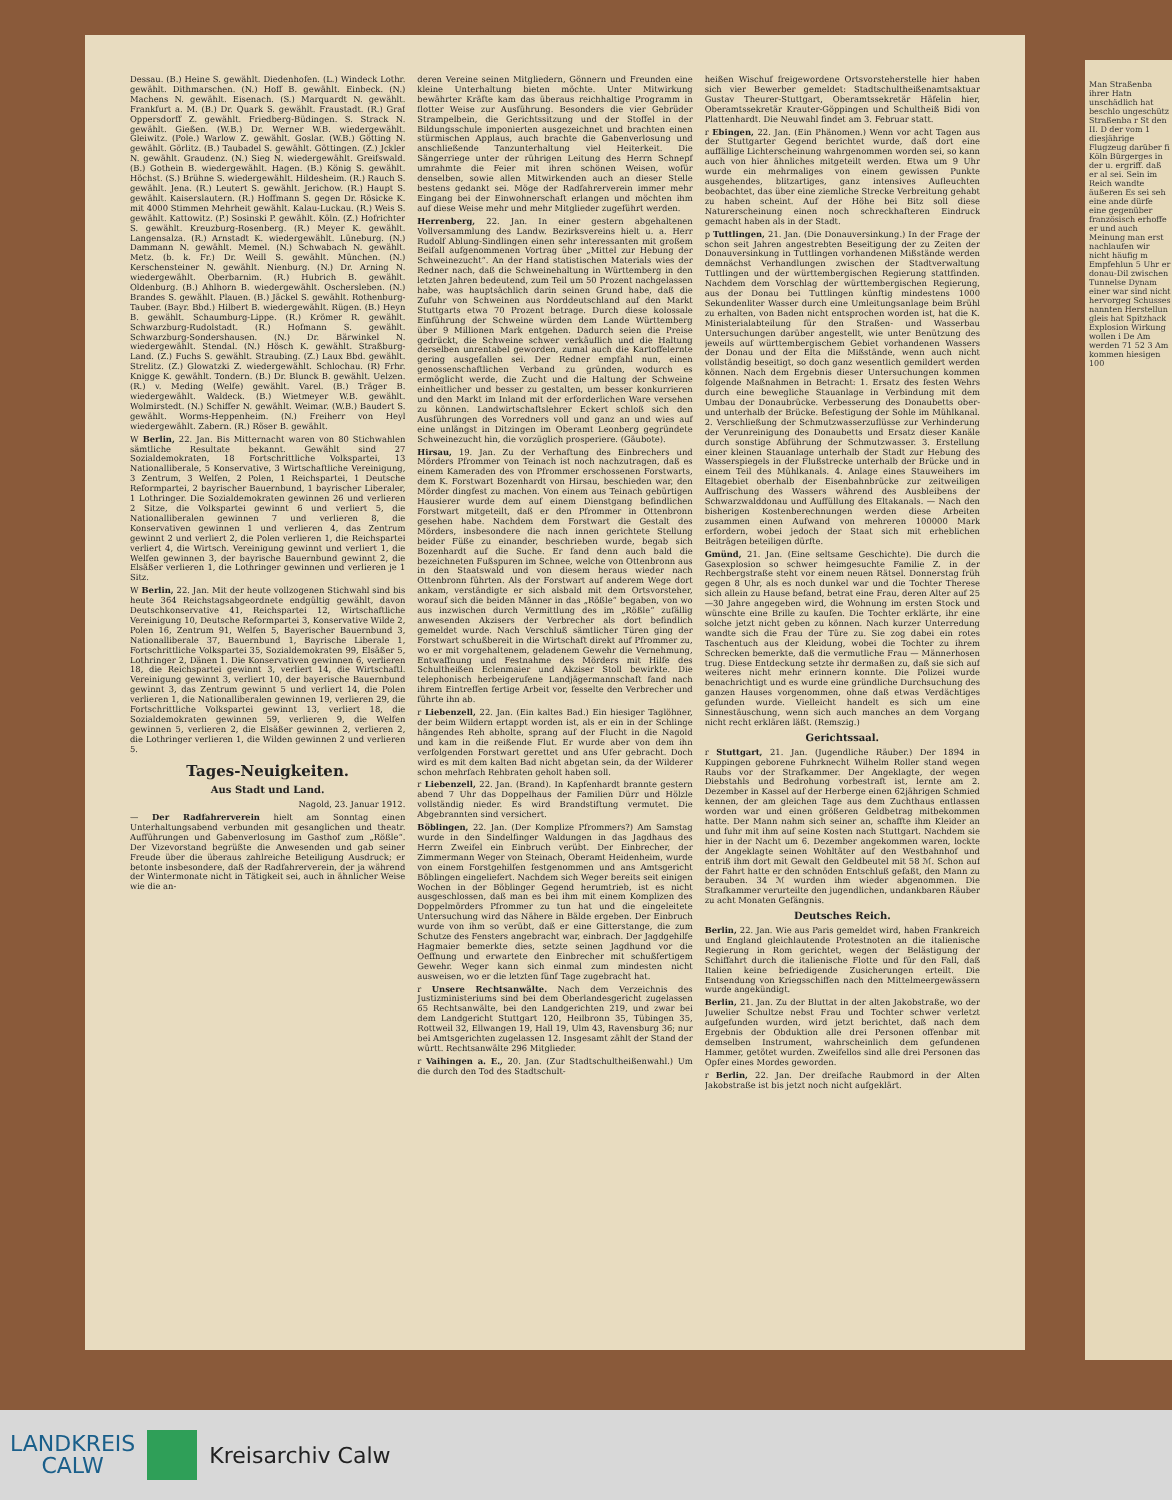Dessau. (B.) Heine S. gewählt. Diedenhofen. (L.) Windeck Lothr. gewählt. Dithmarschen. (N.) Hoff B. gewählt. Einbeck. (N.) Machens N. gewählt. Eisenach. (S.) Marquardt N. gewählt. Frankfurt a. M. (B.) Dr. Quark S. gewählt. Fraustadt. (R.) Graf Oppersdorff Z. gewählt. Friedberg-Büdingen. S. Strack N. gewählt. Gießen. (W.B.) Dr. Werner W.B. wiedergewählt. Gleiwitz. (Pole.) Warlow Z. gewählt. Goslar. (W.B.) Götting N. gewählt. Görlitz. (B.) Taubadel S. gewählt. Göttingen. (Z.) Jckler N. gewählt. Graudenz. (N.) Sieg N. wiedergewählt. Greifswald. (B.) Gothein B. wiedergewählt. Hagen. (B.) König S. gewählt. Höchst. (S.) Brühne S. wiedergewählt. Hildesheim. (R.) Rauch S. gewählt. Jena. (R.) Leutert S. gewählt. Jerichow. (R.) Haupt S. gewählt. Kaiserslautern. (R.) Hoffmann S. gegen Dr. Rösicke K. mit 4000 Stimmen Mehrheit gewählt. Kalau-Luckau. (R.) Weis S. gewählt. Kattowitz. (P.) Sosinski P. gewählt. Köln. (Z.) Hofrichter S. gewählt. Kreuzburg-Rosenberg. (R.) Meyer K. gewählt. Langensalza. (R.) Arnstadt K. wiedergewählt. Lüneburg. (N.) Dammann N. gewählt. Memel. (N.) Schwabach N. gewählt. Metz. (b. k. Fr.) Dr. Weill S. gewählt. München. (N.) Kerschensteiner N. gewählt. Nienburg. (N.) Dr. Arning N. wiedergewählt. Oberbarnim. (R.) Hubrich B. gewählt. Oldenburg. (B.) Ahlhorn B. wiedergewählt. Oschersleben. (N.) Brandes S. gewählt. Plauen. (B.) Jäckel S. gewählt. Rothenburg-Tauber. (Bayr. Bbd.) Hilbert B. wiedergewählt. Rügen. (B.) Heyn B. gewählt. Schaumburg-Lippe. (R.) Krömer R. gewählt. Schwarzburg-Rudolstadt. (R.) Hofmann S. gewählt. Schwarzburg-Sondershausen. (N.) Dr. Bärwinkel N. wiedergewählt. Stendal. (N.) Hösch K. gewählt. Straßburg-Land. (Z.) Fuchs S. gewählt. Straubing. (Z.) Laux Bbd. gewählt. Strelitz. (Z.) Glowatzki Z. wiedergewählt. Schlochau. (R) Frhr. Knigge K. gewählt. Tondern. (B.) Dr. Blunck B. gewählt. Uelzen. (R.) v. Meding (Welfe) gewählt. Varel. (B.) Träger B. wiedergewählt. Waldeck. (B.) Wietmeyer W.B. gewählt. Wolmirstedt. (N.) Schiffer N. gewählt. Weimar. (W.B.) Baudert S. gewählt. Worms-Heppenheim. (N.) Freiherr von Heyl wiedergewählt. Zabern. (R.) Röser B. gewählt.
W Berlin, 22. Jan. Bis Mitternacht waren von 80 Stichwahlen sämtliche Resultate bekannt. Gewählt sind 27 Sozialdemokraten, 18 Fortschrittliche Volkspartei, 13 Nationalliberale, 5 Konservative, 3 Wirtschaftliche Vereinigung, 3 Zentrum, 3 Welfen, 2 Polen, 1 Reichspartei, 1 Deutsche Reformpartei, 2 bayrischer Bauernbund, 1 bayrischer Liberaler, 1 Lothringer. Die Sozialdemokraten gewinnen 26 und verlieren 2 Sitze, die Volkspartei gewinnt 6 und verliert 5, die Nationalliberalen gewinnen 7 und verlieren 8, die Konservativen gewinnen 1 und verlieren 4, das Zentrum gewinnt 2 und verliert 2, die Polen verlieren 1, die Reichspartei verliert 4, die Wirtsch. Vereinigung gewinnt und verliert 1, die Welfen gewinnen 3, der bayrische Bauernbund gewinnt 2, die Elsäßer verlieren 1, die Lothringer gewinnen und verlieren je 1 Sitz.
W Berlin, 22. Jan. Mit der heute vollzogenen Stichwahl sind bis heute 364 Reichstagsabgeordnete endgültig gewählt, davon Deutschkonservative 41, Reichspartei 12, Wirtschaftliche Vereinigung 10, Deutsche Reformpartei 3, Konservative Wilde 2, Polen 16, Zentrum 91, Welfen 5, Bayerischer Bauernbund 3, Nationalliberale 37, Bauernbund 1, Bayrische Liberale 1, Fortschrittliche Volkspartei 35, Sozialdemokraten 99, Elsäßer 5, Lothringer 2, Dänen 1. Die Konservativen gewinnen 6, verlieren 18, die Reichspartei gewinnt 3, verliert 14, die Wirtschaftl. Vereinigung gewinnt 3, verliert 10, der bayerische Bauernbund gewinnt 3, das Zentrum gewinnt 5 und verliert 14, die Polen verlieren 1, die Nationalliberalen gewinnen 19, verlieren 29, die Fortschrittliche Volkspartei gewinnt 13, verliert 18, die Sozialdemokraten gewinnen 59, verlieren 9, die Welfen gewinnen 5, verlieren 2, die Elsäßer gewinnen 2, verlieren 2, die Lothringer verlieren 1, die Wilden gewinnen 2 und verlieren 5.
Tages-Neuigkeiten.
Aus Stadt und Land.
Nagold, 23. Januar 1912.
— Der Radfahrerverein hielt am Sonntag einen Unterhaltungsabend verbunden mit gesanglichen und theatr. Aufführungen und Gabenverlosung im Gasthof zum „Rößle“. Der Vizevorstand begrüßte die Anwesenden und gab seiner Freude über die überaus zahlreiche Beteiligung Ausdruck; er betonte insbesondere, daß der Radfahrerverein, der ja während der Wintermonate nicht in Tätigkeit sei, auch in ähnlicher Weise wie die an-
deren Vereine seinen Mitgliedern, Gönnern und Freunden eine kleine Unterhaltung bieten möchte. Unter Mitwirkung bewährter Kräfte kam das überaus reichhaltige Programm in flotter Weise zur Ausführung. Besonders die vier Gebrüder Strampelbein, die Gerichtssitzung und der Stoffel in der Bildungsschule imponierten ausgezeichnet und brachten einen stürmischen Applaus, auch brachte die Gabenverlosung und anschließende Tanzunterhaltung viel Heiterkeit. Die Sängerriege unter der rührigen Leitung des Herrn Schnepf umrahmte die Feier mit ihren schönen Weisen, wofür denselben, sowie allen Mitwirkenden auch an dieser Stelle bestens gedankt sei. Möge der Radfahrerverein immer mehr Eingang bei der Einwohnerschaft erlangen und möchten ihm auf diese Weise mehr und mehr Mitglieder zugeführt werden.
Herrenberg, 22. Jan. In einer gestern abgehaltenen Vollversammlung des Landw. Bezirksvereins hielt u. a. Herr Rudolf Ablung-Sindlingen einen sehr interessanten mit großem Beifall aufgenommenen Vortrag über „Mittel zur Hebung der Schweinezucht“. An der Hand statistischen Materials wies der Redner nach, daß die Schweinehaltung in Württemberg in den letzten Jahren bedeutend, zum Teil um 50 Prozent nachgelassen habe, was hauptsächlich darin seinen Grund habe, daß die Zufuhr von Schweinen aus Norddeutschland auf den Markt Stuttgarts etwa 70 Prozent betrage. Durch diese kolossale Einführung der Schweine würden dem Lande Württemberg über 9 Millionen Mark entgehen. Dadurch seien die Preise gedrückt, die Schweine schwer verkäuflich und die Haltung derselben unrentabel geworden, zumal auch die Kartoffelernte gering ausgefallen sei. Der Redner empfahl nun, einen genossenschaftlichen Verband zu gründen, wodurch es ermöglicht werde, die Zucht und die Haltung der Schweine einheitlicher und besser zu gestalten, um besser konkurrieren und den Markt im Inland mit der erforderlichen Ware versehen zu können. Landwirtschaftslehrer Eckert schloß sich den Ausführungen des Vorredners voll und ganz an und wies auf eine unlängst in Ditzingen im Oberamt Leonberg gegründete Schweinezucht hin, die vorzüglich prosperiere. (Gäubote).
Hirsau, 19. Jan. Zu der Verhaftung des Einbrechers und Mörders Pfrommer von Teinach ist noch nachzutragen, daß es einem Kameraden des von Pfrommer erschossenen Forstwarts, dem K. Forstwart Bozenhardt von Hirsau, beschieden war, den Mörder dingfest zu machen. Von einem aus Teinach gebürtigen Hausierer wurde dem auf einem Dienstgang befindlichen Forstwart mitgeteilt, daß er den Pfrommer in Ottenbronn gesehen habe. Nachdem dem Forstwart die Gestalt des Mörders, insbesondere die nach innen gerichtete Stellung beider Füße zu einander, beschrieben wurde, begab sich Bozenhardt auf die Suche. Er fand denn auch bald die bezeichneten Fußspuren im Schnee, welche von Ottenbronn aus in den Staatswald und von diesem heraus wieder nach Ottenbronn führten. Als der Forstwart auf anderem Wege dort ankam, verständigte er sich alsbald mit dem Ortsvorsteher, worauf sich die beiden Männer in das „Rößle“ begaben, von wo aus inzwischen durch Vermittlung des im „Rößle“ zufällig anwesenden Akzisers der Verbrecher als dort befindlich gemeldet wurde. Nach Verschluß sämtlicher Türen ging der Forstwart schußbereit in die Wirtschaft direkt auf Pfrommer zu, wo er mit vorgehaltenem, geladenem Gewehr die Vernehmung, Entwaffnung und Festnahme des Mörders mit Hilfe des Schultheißen Eclenmaier und Akziser Stoll bewirkte. Die telephonisch herbeigerufene Landjägermannschaft fand nach ihrem Eintreffen fertige Arbeit vor, fesselte den Verbrecher und führte ihn ab.
r Liebenzell, 22. Jan. (Ein kaltes Bad.) Ein hiesiger Taglöhner, der beim Wildern ertappt worden ist, als er ein in der Schlinge hängendes Reh abholte, sprang auf der Flucht in die Nagold und kam in die reißende Flut. Er wurde aber von dem ihn verfolgenden Forstwart gerettet und ans Ufer gebracht. Doch wird es mit dem kalten Bad nicht abgetan sein, da der Wilderer schon mehrfach Rehbraten geholt haben soll.
r Liebenzell, 22. Jan. (Brand). In Kapfenhardt brannte gestern abend 7 Uhr das Doppelhaus der Familien Dürr und Hölzle vollständig nieder. Es wird Brandstiftung vermutet. Die Abgebrannten sind versichert.
Böblingen, 22. Jan. (Der Komplize Pfrommers?) Am Samstag wurde in den Sindelfinger Waldungen in das Jagdhaus des Herrn Zweifel ein Einbruch verübt. Der Einbrecher, der Zimmermann Weger von Steinach, Oberamt Heidenheim, wurde von einem Forstgehilfen festgenommen und ans Amtsgericht Böblingen eingeliefert. Nachdem sich Weger bereits seit einigen Wochen in der Böblinger Gegend herumtrieb, ist es nicht ausgeschlossen, daß man es bei ihm mit einem Komplizen des Doppelmörders Pfrommer zu tun hat und die eingeleitete Untersuchung wird das Nähere in Bälde ergeben. Der Einbruch wurde von ihm so verübt, daß er eine Gitterstange, die zum Schutze des Fensters angebracht war, einbrach. Der Jagdgehilfe Hagmaier bemerkte dies, setzte seinen Jagdhund vor die Oeffnung und erwartete den Einbrecher mit schußfertigem Gewehr. Weger kann sich einmal zum mindesten nicht ausweisen, wo er die letzten fünf Tage zugebracht hat.
r Unsere Rechtsanwälte. Nach dem Verzeichnis des Justizministeriums sind bei dem Oberlandesgericht zugelassen 65 Rechtsanwälte, bei den Landgerichten 219, und zwar bei dem Landgericht Stuttgart 120, Heilbronn 35, Tübingen 35, Rottweil 32, Ellwangen 19, Hall 19, Ulm 43, Ravensburg 36; nur bei Amtsgerichten zugelassen 12. Insgesamt zählt der Stand der württ. Rechtsanwälte 296 Mitglieder.
r Vaihingen a. E., 20. Jan. (Zur Stadtschultheißenwahl.) Um die durch den Tod des Stadtschult-
heißen Wischuf freigewordene Ortsvorsteherstelle hier haben sich vier Bewerber gemeldet: Stadtschultheißenamtsaktuar Gustav Theurer-Stuttgart, Oberamtssekretär Häfelin hier, Oberamtssekretär Krauter-Göppingen und Schultheiß Bidi von Plattenhardt. Die Neuwahl findet am 3. Februar statt.
r Ebingen, 22. Jan. (Ein Phänomen.) Wenn vor acht Tagen aus der Stuttgarter Gegend berichtet wurde, daß dort eine auffällige Lichterscheinung wahrgenommen worden sei, so kann auch von hier ähnliches mitgeteilt werden. Etwa um 9 Uhr wurde ein mehrmaliges von einem gewissen Punkte ausgehendes, blitzartiges, ganz intensives Aufleuchten beobachtet, das über eine ziemliche Strecke Verbreitung gehabt zu haben scheint. Auf der Höhe bei Bitz soll diese Naturerscheinung einen noch schreckhafteren Eindruck gemacht haben als in der Stadt.
p Tuttlingen, 21. Jan. (Die Donauversinkung.) In der Frage der schon seit Jahren angestrebten Beseitigung der zu Zeiten der Donauversinkung in Tuttlingen vorhandenen Mißstände werden demnächst Verhandlungen zwischen der Stadtverwaltung Tuttlingen und der württembergischen Regierung stattfinden. Nachdem dem Vorschlag der württembergischen Regierung, aus der Donau bei Tuttlingen künftig mindestens 1000 Sekundenliter Wasser durch eine Umleitungsanlage beim Brühl zu erhalten, von Baden nicht entsprochen worden ist, hat die K. Ministerialabteilung für den Straßen- und Wasserbau Untersuchungen darüber angestellt, wie unter Benützung des jeweils auf württembergischem Gebiet vorhandenen Wassers der Donau und der Elta die Mißstände, wenn auch nicht vollständig beseitigt, so doch ganz wesentlich gemildert werden können. Nach dem Ergebnis dieser Untersuchungen kommen folgende Maßnahmen in Betracht: 1. Ersatz des festen Wehrs durch eine bewegliche Stauanlage in Verbindung mit dem Umbau der Donaubrücke. Verbesserung des Donaubetts ober- und unterhalb der Brücke. Befestigung der Sohle im Mühlkanal. 2. Verschließung der Schmutzwasserzuflüsse zur Verhinderung der Verunreinigung des Donaubetts und Ersatz dieser Kanäle durch sonstige Abführung der Schmutzwasser. 3. Erstellung einer kleinen Stauanlage unterhalb der Stadt zur Hebung des Wasserspiegels in der Flußstrecke unterhalb der Brücke und in einem Teil des Mühlkanals. 4. Anlage eines Stauweihers im Eltagebiet oberhalb der Eisenbahnbrücke zur zeitweiligen Auffrischung des Wassers während des Ausbleibens der Schwarzwalddonau und Auffüllung des Eltakanals. — Nach den bisherigen Kostenberechnungen werden diese Arbeiten zusammen einen Aufwand von mehreren 100000 Mark erfordern, wobei jedoch der Staat sich mit erheblichen Beiträgen beteiligen dürfte.
Gmünd, 21. Jan. (Eine seltsame Geschichte). Die durch die Gasexplosion so schwer heimgesuchte Familie Z. in der Rechbergstraße steht vor einem neuen Rätsel. Donnerstag früh gegen 8 Uhr, als es noch dunkel war und die Tochter Therese sich allein zu Hause befand, betrat eine Frau, deren Alter auf 25—30 Jahre angegeben wird, die Wohnung im ersten Stock und wünschte eine Brille zu kaufen. Die Tochter erklärte, ihr eine solche jetzt nicht geben zu können. Nach kurzer Unterredung wandte sich die Frau der Türe zu. Sie zog dabei ein rotes Taschentuch aus der Kleidung, wobei die Tochter zu ihrem Schrecken bemerkte, daß die vermutliche Frau — Männerhosen trug. Diese Entdeckung setzte ihr dermaßen zu, daß sie sich auf weiteres nicht mehr erinnern konnte. Die Polizei wurde benachrichtigt und es wurde eine gründliche Durchsuchung des ganzen Hauses vorgenommen, ohne daß etwas Verdächtiges gefunden wurde. Vielleicht handelt es sich um eine Sinnestäuschung, wenn sich auch manches an dem Vorgang nicht recht erklären läßt. (Remszig.)
Gerichtssaal.
r Stuttgart, 21. Jan. (Jugendliche Räuber.) Der 1894 in Kuppingen geborene Fuhrknecht Wilhelm Roller stand wegen Raubs vor der Strafkammer. Der Angeklagte, der wegen Diebstahls und Bedrohung vorbestraft ist, lernte am 2. Dezember in Kassel auf der Herberge einen 62jährigen Schmied kennen, der am gleichen Tage aus dem Zuchthaus entlassen worden war und einen größeren Geldbetrag mitbekommen hatte. Der Mann nahm sich seiner an, schaffte ihm Kleider an und fuhr mit ihm auf seine Kosten nach Stuttgart. Nachdem sie hier in der Nacht um 6. Dezember angekommen waren, lockte der Angeklagte seinen Wohltäter auf den Westbahnhof und entriß ihm dort mit Gewalt den Geldbeutel mit 58 ℳ. Schon auf der Fahrt hatte er den schnöden Entschluß gefaßt, den Mann zu berauben. 34 ℳ wurden ihm wieder abgenommen. Die Strafkammer verurteilte den jugendlichen, undankbaren Räuber zu acht Monaten Gefängnis.
Deutsches Reich.
Berlin, 22. Jan. Wie aus Paris gemeldet wird, haben Frankreich und England gleichlautende Protestnoten an die italienische Regierung in Rom gerichtet, wegen der Belästigung der Schiffahrt durch die italienische Flotte und für den Fall, daß Italien keine befriedigende Zusicherungen erteilt. Die Entsendung von Kriegsschiffen nach den Mittelmeergewässern wurde angekündigt.
Berlin, 21. Jan. Zu der Bluttat in der alten Jakobstraße, wo der Juwelier Schultze nebst Frau und Tochter schwer verletzt aufgefunden wurden, wird jetzt berichtet, daß nach dem Ergebnis der Obduktion alle drei Personen offenbar mit demselben Instrument, wahrscheinlich dem gefundenen Hammer, getötet wurden. Zweifellos sind alle drei Personen das Opfer eines Mordes geworden.
r Berlin, 22. Jan. Der dreifache Raubmord in der Alten Jakobstraße ist bis jetzt noch nicht aufgeklärt.
Man Straßenba ihrer Hatn unschädlich hat beschlo ungeschütz Straßenba r St den II. D der vom 1 diesjährige Flugzeug darüber fi Köln Bürgerges in der u. ergriff. daß er al sei. Sein im Reich wandte äußeren Es sei seh eine ande dürfe eine gegenüber französisch erhoffe er und auch Meinung man erst nachlaufen wir nicht häufig m Empfehlun 5 Uhr er donau-Dil zwischen Tunnelse Dynam einer war sind nicht hervorgeg Schusses nannten Herstellun gleis hat Spitzhack Explosion Wirkung wollen i De Am werden 71 52 3 Am kommen hiesigen 100
LANDKREIS
CALW
Kreisarchiv Calw